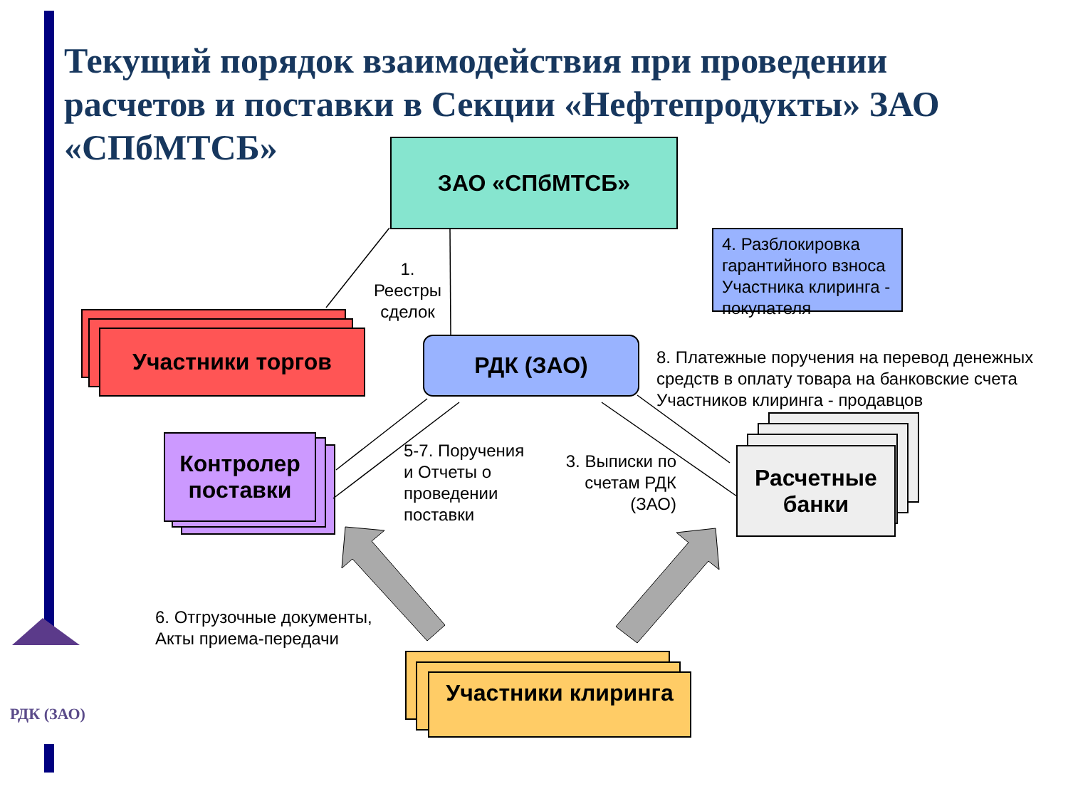Текущий порядок взаимодействия при проведении расчетов и поставки в Секции «Нефтепродукты» ЗАО «СПбМТСБ»
ЗАО «СПбМТСБ»
Участники торгов РДК (ЗАО)
Контролер поставки
Расчетные банки
Участники клиринга
4. Разблокировка гарантийного взноса Участника клиринга - покупателя
1. Реестры сделок
8. Платежные поручения на перевод денежных средств в оплату товара на банковские счета Участников клиринга - продавцов
5-7. Поручения и Отчеты о проведении поставки
3. Выписки по счетам РДК (ЗАО)
6. Отгрузочные документы, Акты приема-передачи
РДК (ЗАО)